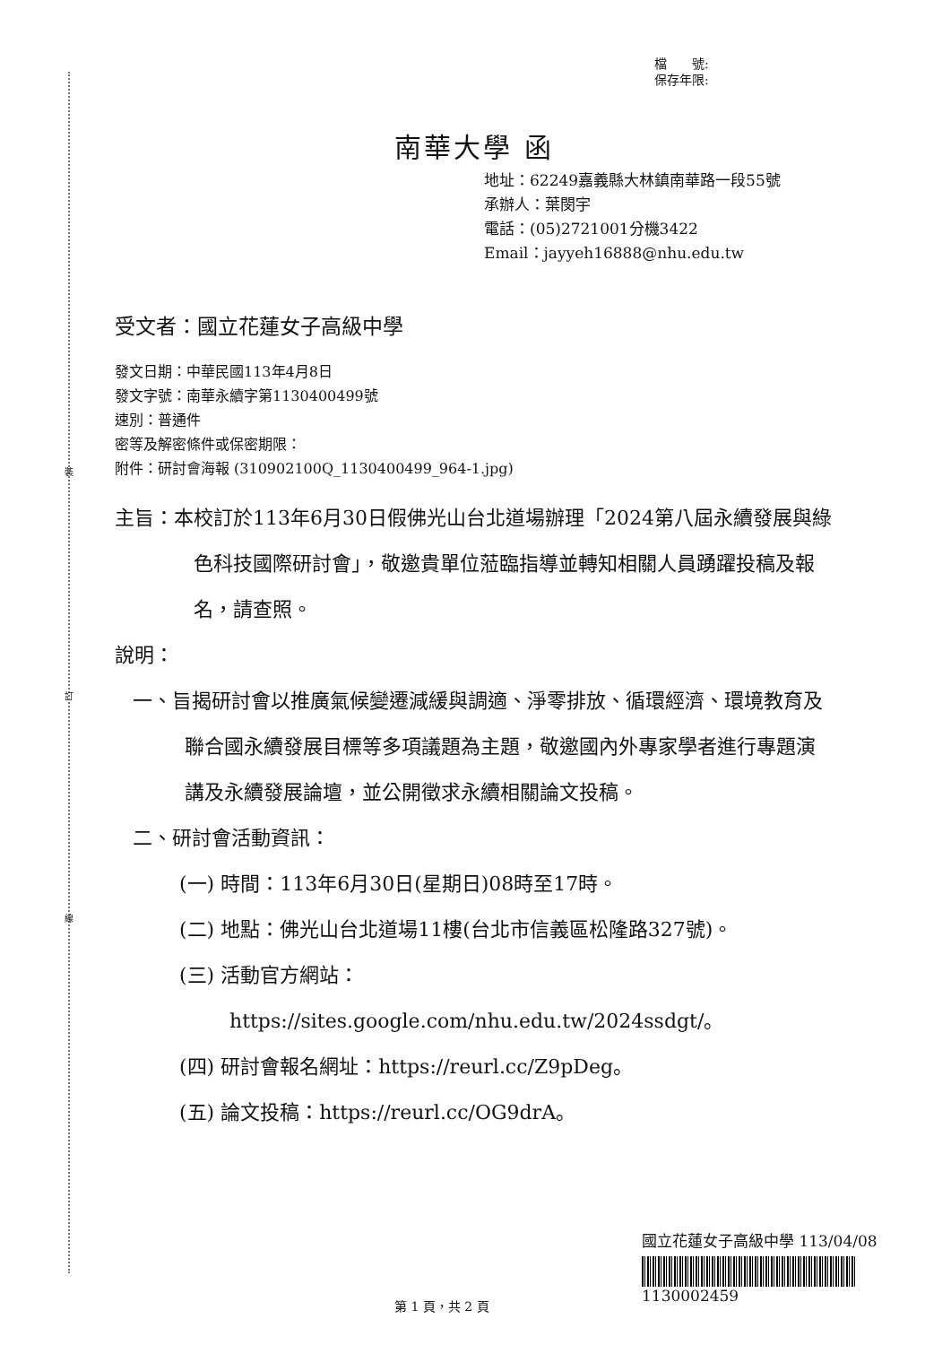裝
訂
線
檔　　號:
保存年限:
南華大學 函
地址：62249嘉義縣大林鎮南華路一段55號
承辦人：葉閔宇
電話：(05)2721001分機3422
Email：jayyeh16888@nhu.edu.tw
受文者：國立花蓮女子高級中學
發文日期：中華民國113年4月8日
發文字號：南華永續字第1130400499號
速別：普通件
密等及解密條件或保密期限：
附件：研討會海報 (310902100Q_1130400499_964-1.jpg)
主旨：本校訂於113年6月30日假佛光山台北道場辦理「2024第八屆永續發展與綠色科技國際研討會」，敬邀貴單位蒞臨指導並轉知相關人員踴躍投稿及報名，請查照。
說明：
一、旨揭研討會以推廣氣候變遷減緩與調適、淨零排放、循環經濟、環境教育及聯合國永續發展目標等多項議題為主題，敬邀國內外專家學者進行專題演講及永續發展論壇，並公開徵求永續相關論文投稿。
二、研討會活動資訊：
(一) 時間：113年6月30日(星期日)08時至17時。
(二) 地點：佛光山台北道場11樓(台北市信義區松隆路327號)。
(三) 活動官方網站： https://sites.google.com/nhu.edu.tw/2024ssdgt/。
(四) 研討會報名網址：https://reurl.cc/Z9pDeg。
(五) 論文投稿：https://reurl.cc/OG9drA。
國立花蓮女子高級中學 113/04/08
1130002459
第 1 頁，共 2 頁